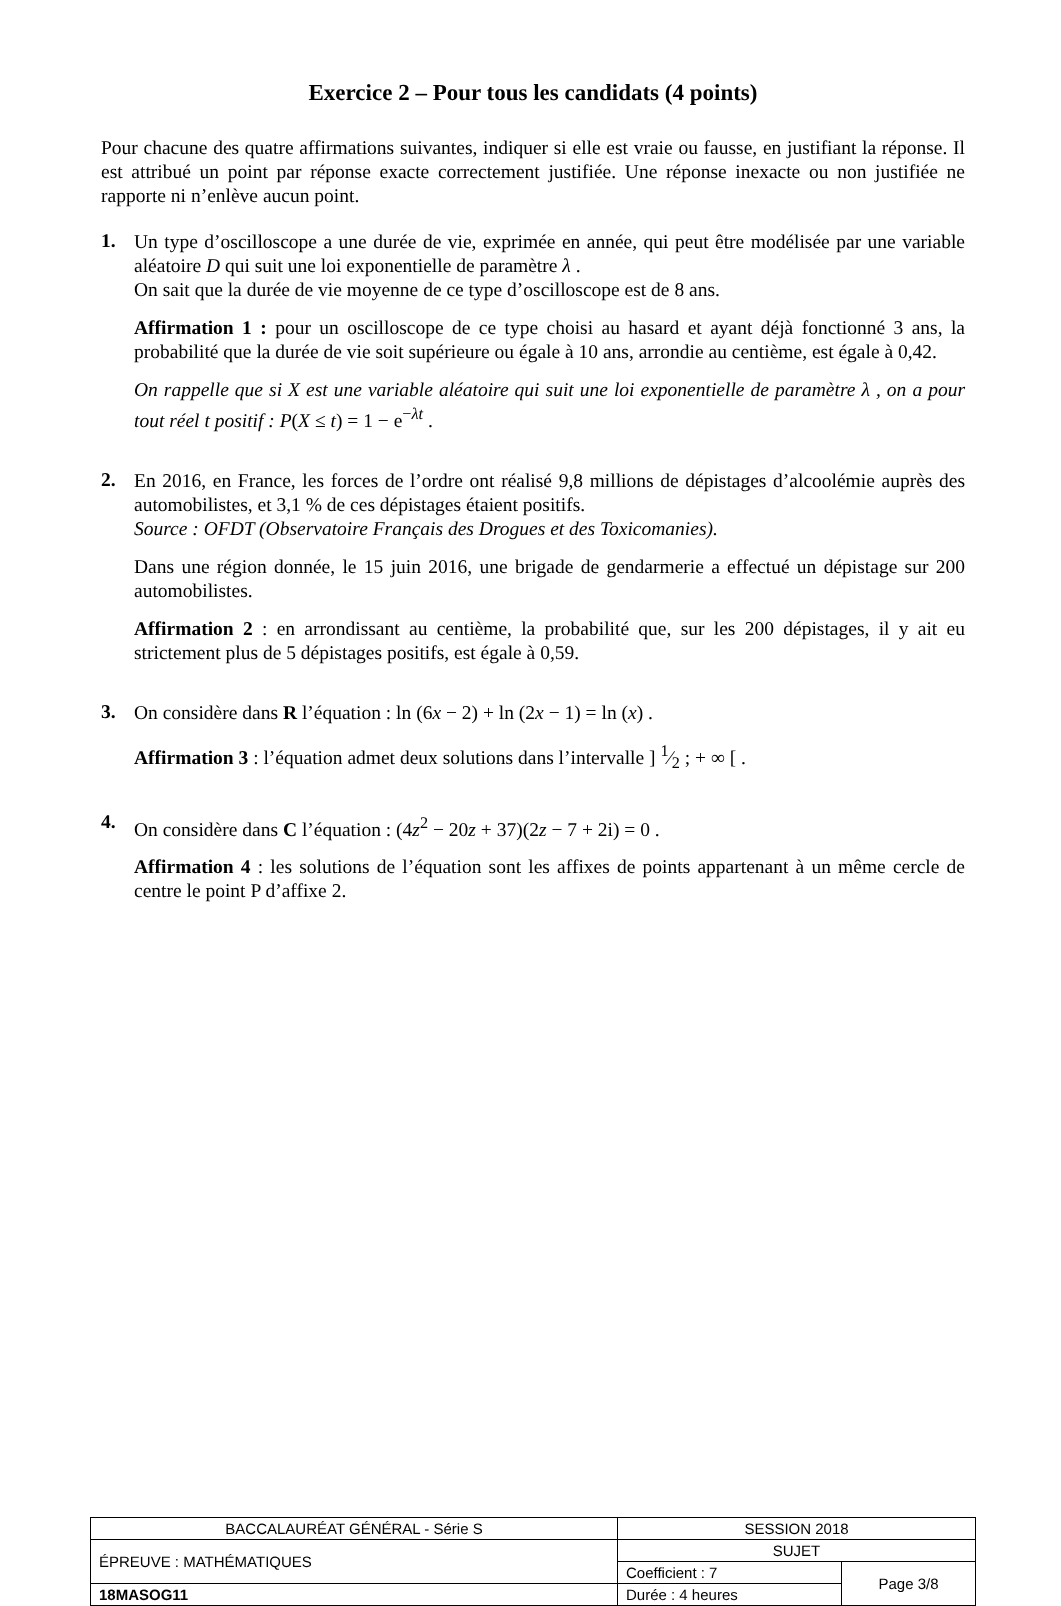Exercice 2 – Pour tous les candidats (4 points)
Pour chacune des quatre affirmations suivantes, indiquer si elle est vraie ou fausse, en justifiant la réponse. Il est attribué un point par réponse exacte correctement justifiée. Une réponse inexacte ou non justifiée ne rapporte ni n’enlève aucun point.
1.
Un type d’oscilloscope a une durée de vie, exprimée en année, qui peut être modélisée par une variable aléatoire D qui suit une loi exponentielle de paramètre λ .
On sait que la durée de vie moyenne de ce type d’oscilloscope est de 8 ans.
Affirmation 1 : pour un oscilloscope de ce type choisi au hasard et ayant déjà fonctionné 3 ans, la probabilité que la durée de vie soit supérieure ou égale à 10 ans, arrondie au centième, est égale à 0,42.
On rappelle que si X est une variable aléatoire qui suit une loi exponentielle de paramètre λ , on a pour tout réel t positif : P(X ≤ t) = 1 − e<sup>−λt</sup> .
2.
En 2016, en France, les forces de l’ordre ont réalisé 9,8 millions de dépistages d’alcoolémie auprès des automobilistes, et 3,1 % de ces dépistages étaient positifs.
Source : OFDT (Observatoire Français des Drogues et des Toxicomanies).
Dans une région donnée, le 15 juin 2016, une brigade de gendarmerie a effectué un dépistage sur 200 automobilistes.
Affirmation 2 : en arrondissant au centième, la probabilité que, sur les 200 dépistages, il y ait eu strictement plus de 5 dépistages positifs, est égale à 0,59.
3.
On considère dans R l’équation : ln (6x − 2) + ln (2x − 1) = ln (x) .
Affirmation 3 : l’équation admet deux solutions dans l’intervalle ] 1⁄2 ; + ∞ [ .
4.
On considère dans C l’équation : (4z<sup>2</sup> − 20z + 37)(2z − 7 + 2i) = 0 .
Affirmation 4 : les solutions de l’équation sont les affixes de points appartenant à un même cercle de centre le point P d’affixe 2.
| BACCALAURÉAT GÉNÉRAL - Série S | SESSION 2018 | |
| ÉPREUVE : MATHÉMATIQUES | SUJET | |
| | Coefficient : 7 | Page 3/8 |
| 18MASOG11 | Durée : 4 heures | |